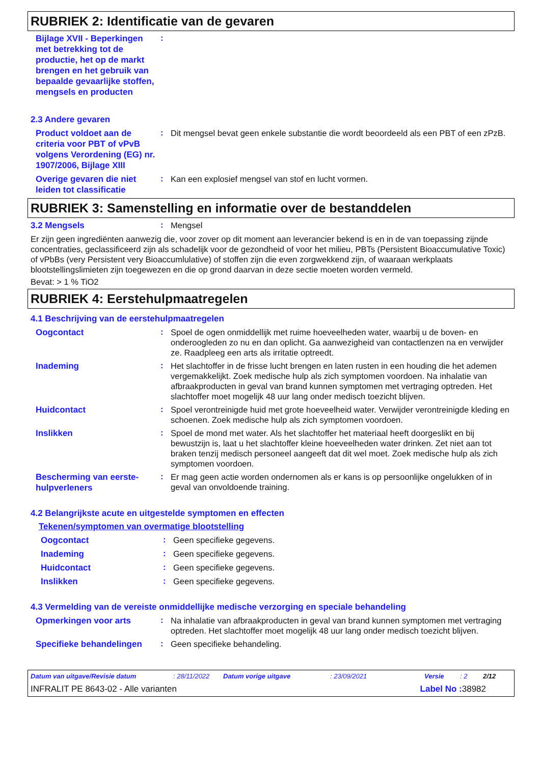RUBRIEK 2: Identificatie van de gevaren
Bijlage XVII - Beperkingen met betrekking tot de productie, het op de markt brengen en het gebruik van bepaalde gevaarlijke stoffen, mengsels en producten
:
2.3 Andere gevaren
Product voldoet aan de criteria voor PBT of vPvB volgens Verordening (EG) nr. 1907/2006, Bijlage XIII
:
Dit mengsel bevat geen enkele substantie die wordt beoordeeld als een PBT of een zPzB.
Overige gevaren die niet leiden tot classificatie
:
Kan een explosief mengsel van stof en lucht vormen.
RUBRIEK 3: Samenstelling en informatie over de bestanddelen
3.2 Mengsels
:
Mengsel
Er zijn geen ingrediënten aanwezig die, voor zover op dit moment aan leverancier bekend is en in de van toepassing zijnde concentraties, geclassificeerd zijn als schadelijk voor de gezondheid of voor het milieu, PBTs (Persistent Bioaccumulative Toxic) of vPbBs (very Persistent very Bioaccumlulative) of stoffen zijn die even zorgwekkend zijn, of waaraan werkplaats blootstellingslimieten zijn toegewezen en die op grond daarvan in deze sectie moeten worden vermeld.
Bevat: > 1 % TiO2
RUBRIEK 4: Eerstehulpmaatregelen
4.1 Beschrijving van de eerstehulpmaatregelen
Oogcontact
:
Spoel de ogen onmiddellijk met ruime hoeveelheden water, waarbij u de boven- en onderoogleden zo nu en dan oplicht. Ga aanwezigheid van contactlenzen na en verwijder ze. Raadpleeg een arts als irritatie optreedt.
Inademing
:
Het slachtoffer in de frisse lucht brengen en laten rusten in een houding die het ademen vergemakkelijkt. Zoek medische hulp als zich symptomen voordoen. Na inhalatie van afbraakproducten in geval van brand kunnen symptomen met vertraging optreden. Het slachtoffer moet mogelijk 48 uur lang onder medisch toezicht blijven.
Huidcontact
:
Spoel verontreinigde huid met grote hoeveelheid water. Verwijder verontreinigde kleding en schoenen. Zoek medische hulp als zich symptomen voordoen.
Inslikken
:
Spoel de mond met water. Als het slachtoffer het materiaal heeft doorgeslikt en bij bewustzijn is, laat u het slachtoffer kleine hoeveelheden water drinken. Zet niet aan tot braken tenzij medisch personeel aangeeft dat dit wel moet. Zoek medische hulp als zich symptomen voordoen.
Bescherming van eerste-hulpverleners
:
Er mag geen actie worden ondernomen als er kans is op persoonlijke ongelukken of in geval van onvoldoende training.
4.2 Belangrijkste acute en uitgestelde symptomen en effecten
Tekenen/symptomen van overmatige blootstelling
Oogcontact
:
Geen specifieke gegevens.
Inademing
:
Geen specifieke gegevens.
Huidcontact
:
Geen specifieke gegevens.
Inslikken
:
Geen specifieke gegevens.
4.3 Vermelding van de vereiste onmiddellijke medische verzorging en speciale behandeling
Opmerkingen voor arts
:
Na inhalatie van afbraakproducten in geval van brand kunnen symptomen met vertraging optreden. Het slachtoffer moet mogelijk 48 uur lang onder medisch toezicht blijven.
Specifieke behandelingen
:
Geen specifieke behandeling.
Datum van uitgave/Revisie datum : 28/11/2022 Datum vorige uitgave : 23/09/2021 Versie : 2 2/12
INFRALIT PE 8643-02 - Alle varianten Label No : 38982